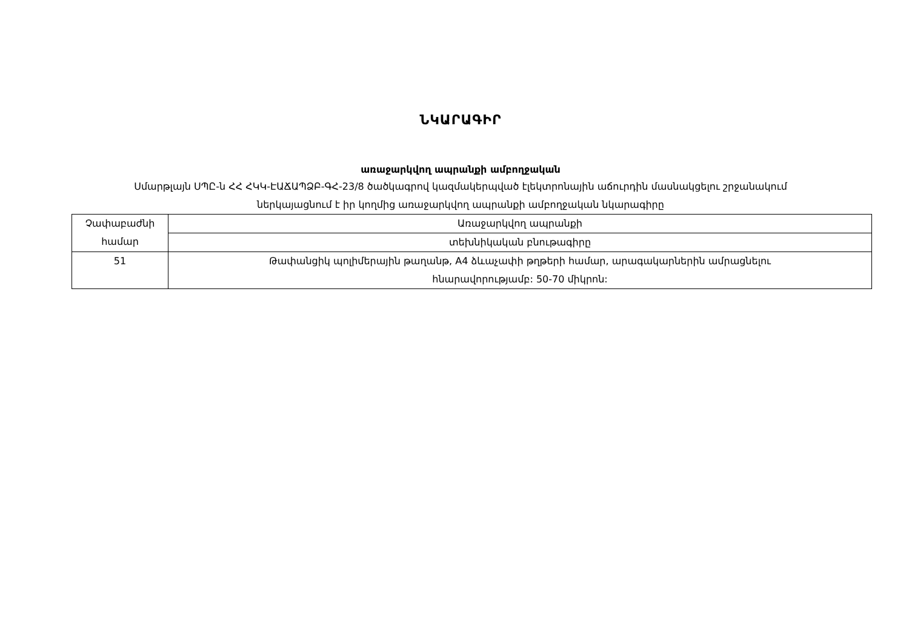ՆԿԱՐԱԳԻՐ
առաջարկվող ապրանքի ամբողջական
Սմարթլայն ՍՊԸ-ն ՀՀ ՀԿԿ-ԷԱՃԱՊՁԲ-ԳՀ-23/8 ծածկագրով կազմակերպված էլեկտրոնային աճուրդին մասնակցելու շրջանակում
ներկայացնում է իր կողմից առաջարկվող ապրանքի ամբողջական նկարագիրը
| Չափաբաժնի համար | Առաջարկվող ապրանքի |
| | տեխնիկական բնութագիրը |
| 51 | Թափանցիկ պոլիմերային թաղանթ, A4 ձևաչափի թղթերի համար, արագակարներին ամրացնելու հնարավորությամբ: 50-70 միկրոն: |